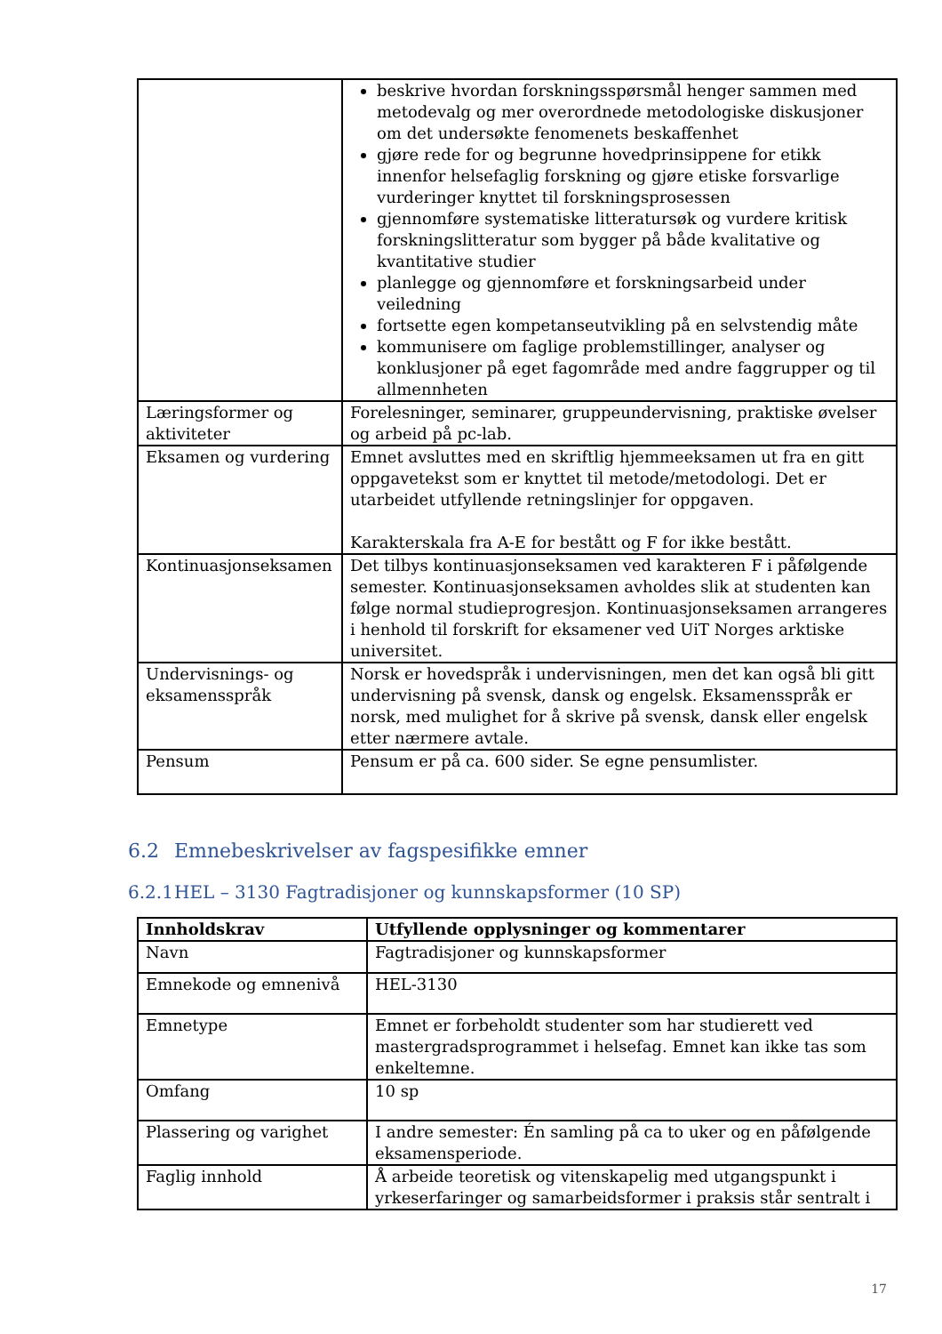| | beskrive hvordan forskningsspørsmål henger sammen med metodevalg og mer overordnede metodologiske diskusjoner om det undersøkte fenomenets beskaffenhet gjøre rede for og begrunne hovedprinsippene for etikk innenfor helsefaglig forskning og gjøre etiske forsvarlige vurderinger knyttet til forskningsprosessen gjennomføre systematiske litteratursøk og vurdere kritisk forskningslitteratur som bygger på både kvalitative og kvantitative studier planlegge og gjennomføre et forskningsarbeid under veiledning fortsette egen kompetanseutvikling på en selvstendig måte kommunisere om faglige problemstillinger, analyser og konklusjoner på eget fagområde med andre faggrupper og til allmennheten |
| Læringsformer og aktiviteter | Forelesninger, seminarer, gruppeundervisning, praktiske øvelser og arbeid på pc-lab. |
| Eksamen og vurdering | Emnet avsluttes med en skriftlig hjemmeeksamen ut fra en gitt oppgavetekst som er knyttet til metode/metodologi. Det er utarbeidet utfyllende retningslinjer for oppgaven. Karakterskala fra A-E for bestått og F for ikke bestått. |
| Kontinuasjonseksamen | Det tilbys kontinuasjonseksamen ved karakteren F i påfølgende semester. Kontinuasjonseksamen avholdes slik at studenten kan følge normal studieprogresjon. Kontinuasjonseksamen arrangeres i henhold til forskrift for eksamener ved UiT Norges arktiske universitet. |
| Undervisnings- og eksamensspråk | Norsk er hovedspråk i undervisningen, men det kan også bli gitt undervisning på svensk, dansk og engelsk. Eksamensspråk er norsk, med mulighet for å skrive på svensk, dansk eller engelsk etter nærmere avtale. |
| Pensum | Pensum er på ca. 600 sider. Se egne pensumlister. |
6.2 Emnebeskrivelser av fagspesifikke emner
6.2.1 HEL – 3130 Fagtradisjoner og kunnskapsformer (10 SP)
| Innholdskrav | Utfyllende opplysninger og kommentarer |
| --- | --- |
| Navn | Fagtradisjoner og kunnskapsformer |
| Emnekode og emnenivå | HEL-3130 |
| Emnetype | Emnet er forbeholdt studenter som har studierett ved mastergradsprogrammet i helsefag. Emnet kan ikke tas som enkeltemne. |
| Omfang | 10 sp |
| Plassering og varighet | I andre semester: Én samling på ca to uker og en påfølgende eksamensperiode. |
| Faglig innhold | Å arbeide teoretisk og vitenskapelig med utgangspunkt i yrkeserfaringer og samarbeidsformer i praksis står sentralt i |
17